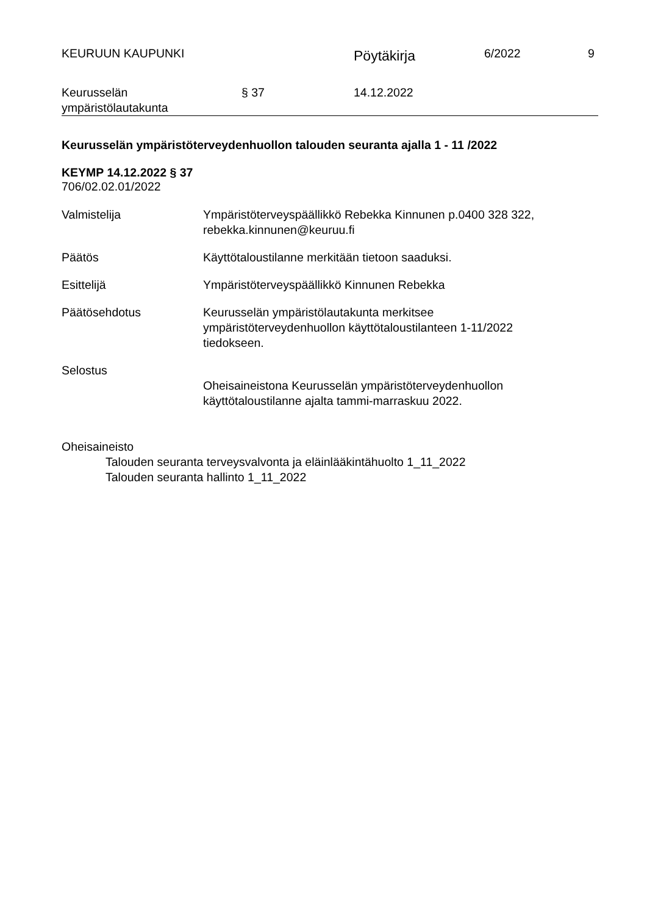KEURUUN KAUPUNKI
Pöytäkirja
6/2022 9
Keurusselän
ympäristölautakunta
§ 37 14.12.2022
Keurusselän ympäristöterveydenhuollon talouden seuranta ajalla 1 - 11 /2022
KEYMP 14.12.2022 § 37
706/02.02.01/2022
Valmistelija Ympäristöterveyspäällikkö Rebekka Kinnunen p.0400 328 322,
rebekka.kinnunen@keuruu.fi
Päätös Käyttötaloustilanne merkitään tietoon saaduksi.
Esittelijä Ympäristöterveyspäällikkö Kinnunen Rebekka
Päätösehdotus Keurusselän ympäristölautakunta merkitsee
ympäristöterveydenhuollon käyttötaloustilanteen 1-11/2022
tiedokseen.
Selostus
Oheisaineistona Keurusselän ympäristöterveydenhuollon
käyttötaloustilanne ajalta tammi-marraskuu 2022.
Oheisaineisto
Talouden seuranta terveysvalvonta ja eläinlääkintähuolto 1_11_2022
Talouden seuranta hallinto 1_11_2022